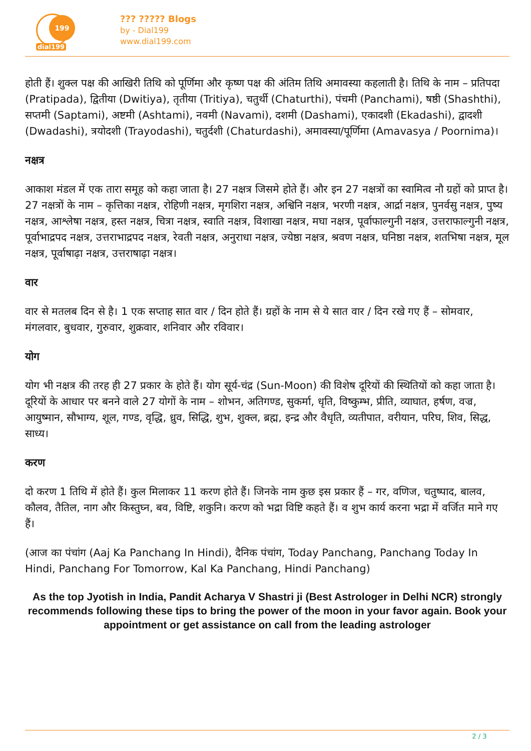199
dial199
??? ????? Blogs
by - Dial199
www.dial199.com
होती हैं। शुक्ल पक्ष की आखिरी तिथि को पूर्णिमा और कृष्ण पक्ष की अंतिम तिथि अमावस्या कहलाती है। तिथि के नाम – प्रतिपदा (Pratipada), द्वितीया (Dwitiya), तृतीया (Tritiya), चतुर्थी (Chaturthi), पंचमी (Panchami), षष्ठी (Shashthi), सप्तमी (Saptami), अष्टमी (Ashtami), नवमी (Navami), दशमी (Dashami), एकादशी (Ekadashi), द्वादशी (Dwadashi), त्रयोदशी (Trayodashi), चतुर्दशी (Chaturdashi), अमावस्या/पूर्णिमा (Amavasya / Poornima)।
नक्षत्र
आकाश मंडल में एक तारा समूह को कहा जाता है। 27 नक्षत्र जिसमे होते हैं। और इन 27 नक्षत्रों का स्वामित्व नौ ग्रहों को प्राप्त है। 27 नक्षत्रों के नाम – कृत्तिका नक्षत्र, रोहिणी नक्षत्र, मृगशिरा नक्षत्र, अश्विनि नक्षत्र, भरणी नक्षत्र, आर्द्रा नक्षत्र, पुनर्वसु नक्षत्र, पुष्य नक्षत्र, आश्लेषा नक्षत्र, हस्त नक्षत्र, चित्रा नक्षत्र, स्वाति नक्षत्र, विशाखा नक्षत्र, मघा नक्षत्र, पूर्वाफाल्गुनी नक्षत्र, उत्तराफाल्गुनी नक्षत्र, पूर्वाभाद्रपद नक्षत्र, उत्तराभाद्रपद नक्षत्र, रेवती नक्षत्र, अनुराधा नक्षत्र, ज्येष्ठा नक्षत्र, श्रवण नक्षत्र, घनिष्ठा नक्षत्र, शतभिषा नक्षत्र, मूल नक्षत्र, पूर्वाषाढ़ा नक्षत्र, उत्तराषाढ़ा नक्षत्र।
वार
वार से मतलब दिन से है। 1 एक सप्ताह सात वार / दिन होते हैं। ग्रहों के नाम से ये सात वार / दिन रखे गए हैं – सोमवार, मंगलवार, बुधवार, गुरुवार, शुक्रवार, शनिवार और रविवार।
योग
योग भी नक्षत्र की तरह ही 27 प्रकार के होते हैं। योग सूर्य-चंद्र (Sun-Moon) की विशेष दूरियों की स्थितियों को कहा जाता है। दूरियों के आधार पर बनने वाले 27 योगों के नाम – शोभन, अतिगण्ड, सुकर्मा, धृति, विष्कुम्भ, प्रीति, व्याघात, हर्षण, वज्र, आयुष्मान, सौभाग्य, शूल, गण्ड, वृद्धि, ध्रुव, सिद्धि, शुभ, शुक्ल, ब्रह्म, इन्द्र और वैधृति, व्यतीपात, वरीयान, परिघ, शिव, सिद्ध, साध्य।
करण
दो करण 1 तिथि में होते हैं। कुल मिलाकर 11 करण होते हैं। जिनके नाम कुछ इस प्रकार हैं – गर, वणिज, चतुष्पाद, बालव, कौलव, तैतिल, नाग और किस्तुघ्न, बव, विष्टि, शकुनि। करण को भद्रा विष्टि कहते हैं। व शुभ कार्य करना भद्रा में वर्जित माने गए हैं।
(आज का पंचांग (Aaj Ka Panchang In Hindi), दैनिक पंचांग, Today Panchang, Panchang Today In Hindi, Panchang For Tomorrow, Kal Ka Panchang, Hindi Panchang)
As the top Jyotish in India, Pandit Acharya V Shastri ji (Best Astrologer in Delhi NCR) strongly recommends following these tips to bring the power of the moon in your favor again. Book your appointment or get assistance on call from the leading astrologer
2 / 3